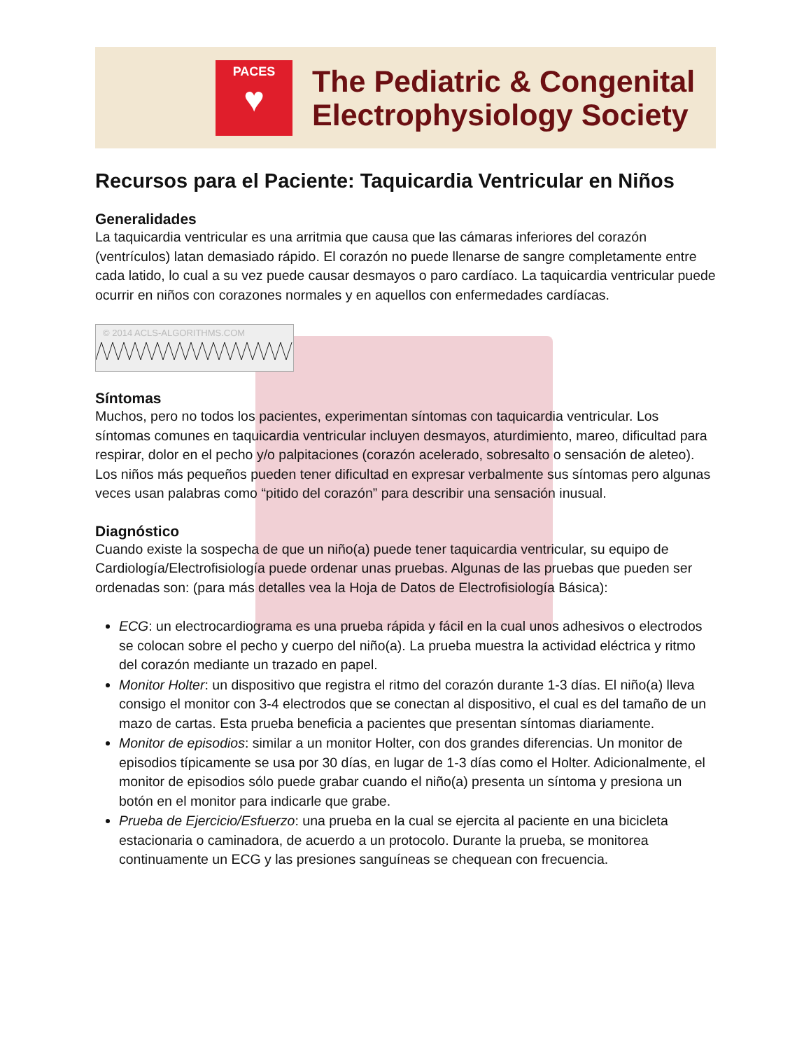PACES
♥
The Pediatric & Congenital
Electrophysiology Society
Recursos para el Paciente: Taquicardia Ventricular en Niños
Generalidades
La taquicardia ventricular es una arritmia que causa que las cámaras inferiores del corazón (ventrículos) latan demasiado rápido. El corazón no puede llenarse de sangre completamente entre cada latido, lo cual a su vez puede causar desmayos o paro cardíaco. La taquicardia ventricular puede ocurrir en niños con corazones normales y en aquellos con enfermedades cardíacas.
© 2014 ACLS-ALGORITHMS.COM
Síntomas
Muchos, pero no todos los pacientes, experimentan síntomas con taquicardia ventricular. Los síntomas comunes en taquicardia ventricular incluyen desmayos, aturdimiento, mareo, dificultad para respirar, dolor en el pecho y/o palpitaciones (corazón acelerado, sobresalto o sensación de aleteo). Los niños más pequeños pueden tener dificultad en expresar verbalmente sus síntomas pero algunas veces usan palabras como “pitido del corazón” para describir una sensación inusual.
Diagnóstico
Cuando existe la sospecha de que un niño(a) puede tener taquicardia ventricular, su equipo de Cardiología/Electrofisiología puede ordenar unas pruebas. Algunas de las pruebas que pueden ser ordenadas son: (para más detalles vea la Hoja de Datos de Electrofisiología Básica):
ECG: un electrocardiograma es una prueba rápida y fácil en la cual unos adhesivos o electrodos se colocan sobre el pecho y cuerpo del niño(a). La prueba muestra la actividad eléctrica y ritmo del corazón mediante un trazado en papel.
Monitor Holter: un dispositivo que registra el ritmo del corazón durante 1-3 días. El niño(a) lleva consigo el monitor con 3-4 electrodos que se conectan al dispositivo, el cual es del tamaño de un mazo de cartas. Esta prueba beneficia a pacientes que presentan síntomas diariamente.
Monitor de episodios: similar a un monitor Holter, con dos grandes diferencias. Un monitor de episodios típicamente se usa por 30 días, en lugar de 1-3 días como el Holter. Adicionalmente, el monitor de episodios sólo puede grabar cuando el niño(a) presenta un síntoma y presiona un botón en el monitor para indicarle que grabe.
Prueba de Ejercicio/Esfuerzo: una prueba en la cual se ejercita al paciente en una bicicleta estacionaria o caminadora, de acuerdo a un protocolo. Durante la prueba, se monitorea continuamente un ECG y las presiones sanguíneas se chequean con frecuencia.